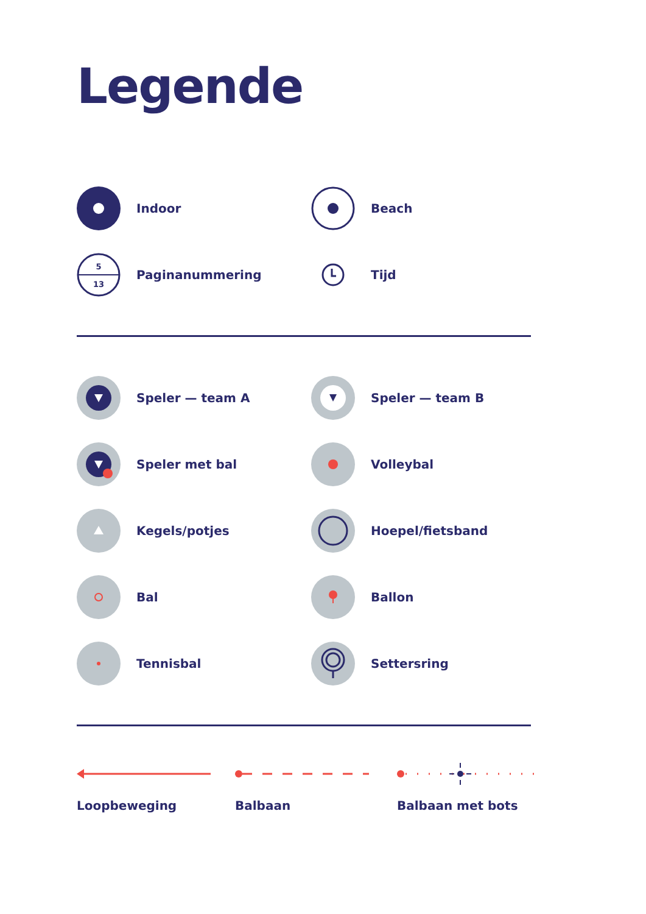Legende
Indoor
Beach
5
13
Paginanummering
Tijd
Speler — team A
Speler — team B
Speler met bal
Volleybal
Kegels/potjes
Hoepel/fietsband
Bal
Ballon
Tennisbal
Settersring
Loopbeweging Balbaan Balbaan met bots